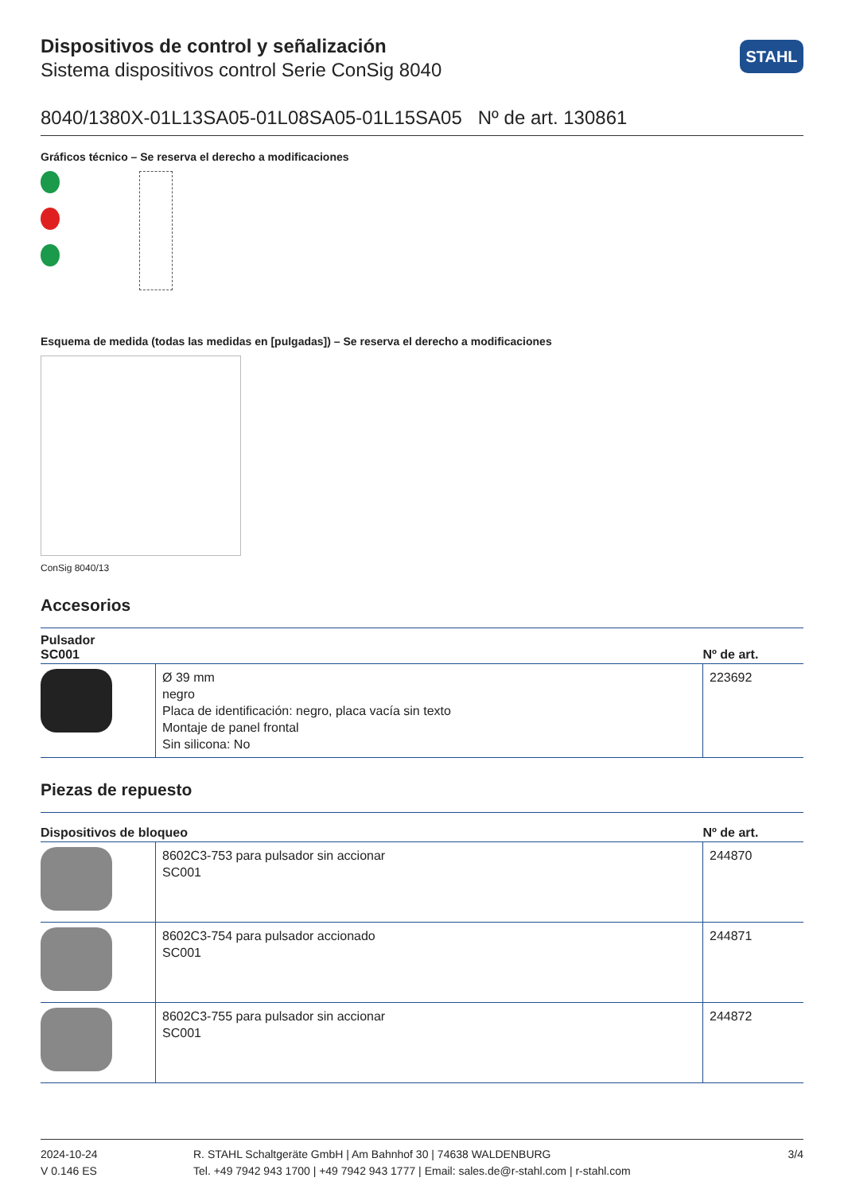STAHL
Dispositivos de control y señalización
Sistema dispositivos control Serie ConSig 8040
8040/1380X-01L13SA05-01L08SA05-01L15SA05 Nº de art. 130861
Gráficos técnico – Se reserva el derecho a modificaciones
Esquema de medida (todas las medidas en [pulgadas]) – Se reserva el derecho a modificaciones
ConSig 8040/13
Accesorios
| Pulsador SC001 | | Nº de art. |
| --- | --- | --- |
| | Ø 39 mm negro Placa de identificación: negro, placa vacía sin texto Montaje de panel frontal Sin silicona: No | 223692 |
Piezas de repuesto
| Dispositivos de bloqueo | | Nº de art. |
| --- | --- | --- |
| | 8602C3-753 para pulsador sin accionar SC001 | 244870 |
| | 8602C3-754 para pulsador accionado SC001 | 244871 |
| | 8602C3-755 para pulsador sin accionar SC001 | 244872 |
2024-10-24
V 0.146 ES
R. STAHL Schaltgeräte GmbH | Am Bahnhof 30 | 74638 WALDENBURG
Tel. +49 7942 943 1700 | +49 7942 943 1777 | Email: sales.de@r-stahl.com | r-stahl.com
3/4